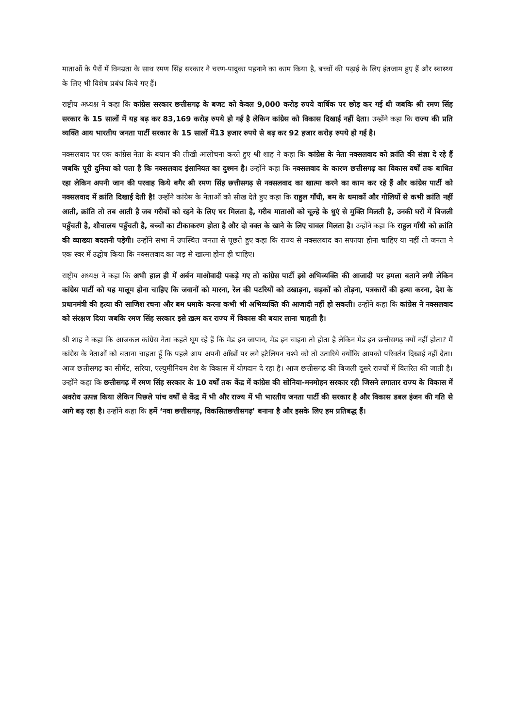माताओं के पैरों में विनम्रता के साथ रमण सिंह सरकार ने चरण-पादुका पहनाने का काम किया है, बच्चों की पढ़ाई के लिए इंतजाम हुए हैं और स्वास्थ्य के लिए भी विशेष प्रबंध किये गए हैं।
राष्ट्रीय अध्यक्ष ने कहा कि कांग्रेस सरकार छत्तीसगढ़ के बजट को केवल 9,000 करोड़ रुपये वार्षिक पर छोड़ कर गई थी जबकि श्री रमण सिंह सरकार के 15 सालों में यह बढ़ कर 83,169 करोड़ रुपये हो गई है लेकिन कांग्रेस को विकास दिखाई नहीं देता। उन्होंने कहा कि राज्य की प्रति व्यक्ति आय भारतीय जनता पार्टी सरकार के 15 सालों में13 हजार रुपये से बढ़ कर 92 हजार करोड़ रुपये हो गई है।
नक्सलवाद पर एक कांग्रेस नेता के बयान की तीखी आलोचना करते हुए श्री शाह ने कहा कि कांग्रेस के नेता नक्सलवाद को क्रांति की संज्ञा दे रहे हैं जबकि पूरी दुनिया को पता है कि नक्सलवाद इंसानियत का दुश्मन है। उन्होंने कहा कि नक्सलवाद के कारण छत्तीसगढ़ का विकास वर्षों तक बाधित रहा लेकिन अपनी जान की परवाह किये बगैर श्री रमण सिंह छत्तीसगढ़ से नक्सलवाद का खात्मा करने का काम कर रहे हैं और कांग्रेस पार्टी को नक्सलवाद में क्रांति दिखाई देती है! उन्होंने कांग्रेस के नेताओं को सीख देते हुए कहा कि राहुल गाँधी, बम के धमाकों और गोलियों से कभी क्रांति नहीं आती, क्रांति तो तब आती है जब गरीबों को रहने के लिए घर मिलता है, गरीब माताओं को चूल्हे के धुएं से मुक्ति मिलती है, उनकी घरों में बिजली पहुँचती है, शौचालय पहुँचती है, बच्चों का टीकाकरण होता है और दो वक्त के खाने के लिए चावल मिलता है। उन्होंने कहा कि राहुल गाँधी को क्रांति की व्याख्या बदलनी पड़ेगी। उन्होंने सभा में उपस्थित जनता से पूछते हुए कहा कि राज्य से नक्सलवाद का सफाया होना चाहिए या नहीं तो जनता ने एक स्वर में उद्घोष किया कि नक्सलवाद का जड़ से खात्मा होना ही चाहिए।
राष्ट्रीय अध्यक्ष ने कहा कि अभी हाल ही में अर्बन माओवादी पकड़े गए तो कांग्रेस पार्टी इसे अभिव्यक्ति की आजादी पर हमला बताने लगी लेकिन कांग्रेस पार्टी को यह मालूम होना चाहिए कि जवानों को मारना, रेल की पटरियों को उखाड़ना, सड़कों को तोड़ना, पत्रकारों की हत्या करना, देश के प्रधानमंत्री की हत्या की साजिश रचना और बम धमाके करना कभी भी अभिव्यक्ति की आजादी नहीं हो सकती। उन्होंने कहा कि कांग्रेस ने नक्सलवाद को संरक्षण दिया जबकि रमण सिंह सरकार इसे ख़त्म कर राज्य में विकास की बयार लाना चाहती है।
श्री शाह ने कहा कि आजकल कांग्रेस नेता कहते घूम रहे हैं कि मेड इन जापान, मेड इन चाइना तो होता है लेकिन मेड इन छत्तीसगढ़ क्यों नहीं होता? मैं कांग्रेस के नेताओं को बताना चाहता हूँ कि पहले आप अपनी आँखों पर लगे इटैलियन चश्मे को तो उतारिये क्योंकि आपको परिवर्तन दिखाई नहीं देता। आज छत्तीसगढ़ का सीमेंट, सरिया, एल्युमीनियम देश के विकास में योगदान दे रहा है। आज छत्तीसगढ़ की बिजली दूसरे राज्यों में वितरित की जाती है। उन्होंने कहा कि छत्तीसगढ़ में रमण सिंह सरकार के 10 वर्षों तक केंद्र में कांग्रेस की सोनिया-मनमोहन सरकार रही जिसने लगातार राज्य के विकास में अवरोध उत्पन्न किया लेकिन पिछले पांच वर्षों से केंद्र में भी और राज्य में भी भारतीय जनता पार्टी की सरकार है और विकास डबल इंजन की गति से आगे बढ़ रहा है। उन्होंने कहा कि हमें ‘नवा छत्तीसगढ़, विकसितछत्तीसगढ़’ बनाना है और इसके लिए हम प्रतिबद्ध हैं।